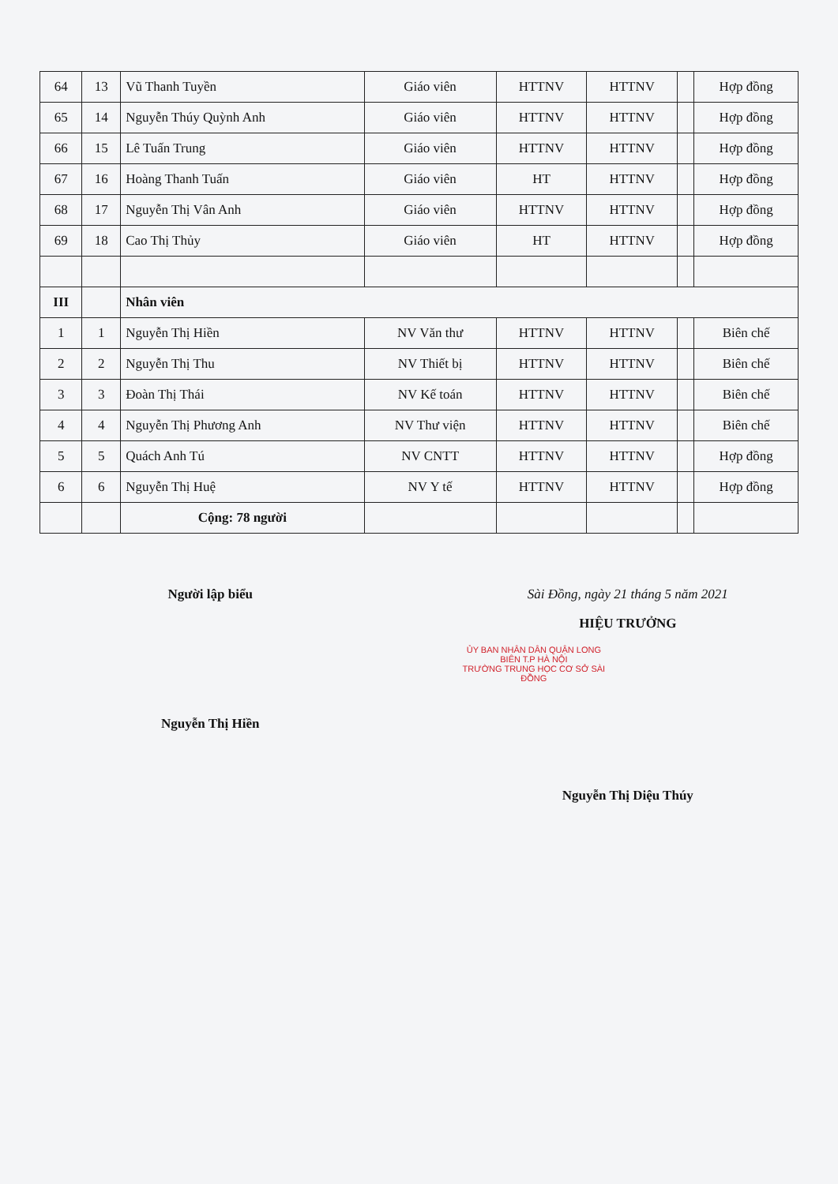| 64 | 13 | Vũ Thanh Tuyền | Giáo viên | HTTNV | HTTNV | | Hợp đồng |
| 65 | 14 | Nguyễn Thúy Quỳnh Anh | Giáo viên | HTTNV | HTTNV | | Hợp đồng |
| 66 | 15 | Lê Tuấn Trung | Giáo viên | HTTNV | HTTNV | | Hợp đồng |
| 67 | 16 | Hoàng Thanh Tuấn | Giáo viên | HT | HTTNV | | Hợp đồng |
| 68 | 17 | Nguyễn Thị Vân Anh | Giáo viên | HTTNV | HTTNV | | Hợp đồng |
| 69 | 18 | Cao Thị Thủy | Giáo viên | HT | HTTNV | | Hợp đồng |
| III | | Nhân viên | | | | | |
| 1 | 1 | Nguyễn Thị Hiền | NV Văn thư | HTTNV | HTTNV | | Biên chế |
| 2 | 2 | Nguyễn Thị Thu | NV Thiết bị | HTTNV | HTTNV | | Biên chế |
| 3 | 3 | Đoàn Thị Thái | NV Kế toán | HTTNV | HTTNV | | Biên chế |
| 4 | 4 | Nguyễn Thị Phương Anh | NV Thư viện | HTTNV | HTTNV | | Biên chế |
| 5 | 5 | Quách Anh Tú | NV CNTT | HTTNV | HTTNV | | Hợp đồng |
| 6 | 6 | Nguyễn Thị Huệ | NV Y tế | HTTNV | HTTNV | | Hợp đồng |
| | | Cộng: 78 người | | | | | |
Người lập biểu
Nguyễn Thị Hiền
Sài Đồng, ngày 21 tháng 5 năm 2021
HIỆU TRƯỞNG
ỦY BAN NHÂN DÂN QUẬN LONG BIÊN T.P HÀ NỘI
TRƯỜNG TRUNG HỌC CƠ SỞ SÀI ĐỒNG
Nguyễn Thị Diệu Thúy